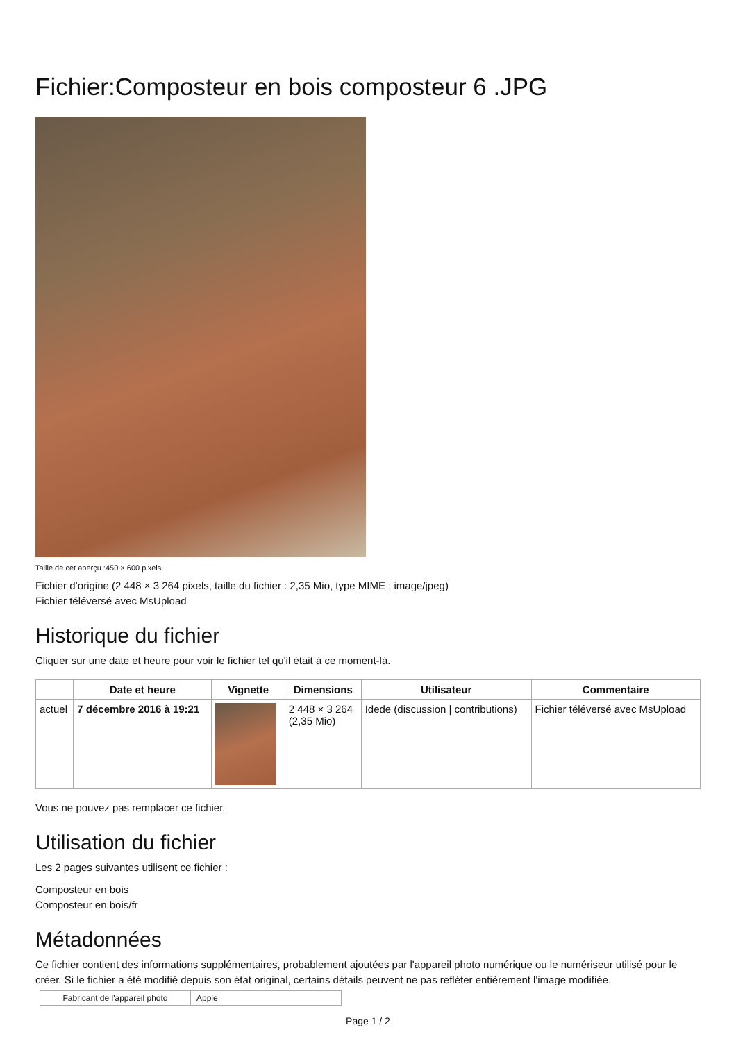Fichier:Composteur en bois composteur 6 .JPG
Taille de cet aperçu :450 × 600 pixels.
Fichier d’origine (2 448 × 3 264 pixels, taille du fichier : 2,35 Mio, type MIME : image/jpeg)
Fichier téléversé avec MsUpload
Historique du fichier
Cliquer sur une date et heure pour voir le fichier tel qu'il était à ce moment-là.
| | Date et heure | Vignette | Dimensions | Utilisateur | Commentaire |
| --- | --- | --- | --- | --- | --- |
| actuel | 7 décembre 2016 à 19:21 | | 2 448 × 3 264 (2,35 Mio) | Idede (discussion / contributions) | Fichier téléversé avec MsUpload |
Vous ne pouvez pas remplacer ce fichier.
Utilisation du fichier
Les 2 pages suivantes utilisent ce fichier :
Composteur en bois
Composteur en bois/fr
Métadonnées
Ce fichier contient des informations supplémentaires, probablement ajoutées par l'appareil photo numérique ou le numériseur utilisé pour le créer. Si le fichier a été modifié depuis son état original, certains détails peuvent ne pas refléter entièrement l'image modifiée.
| Fabricant de l'appareil photo | Apple |
Page 1 / 2